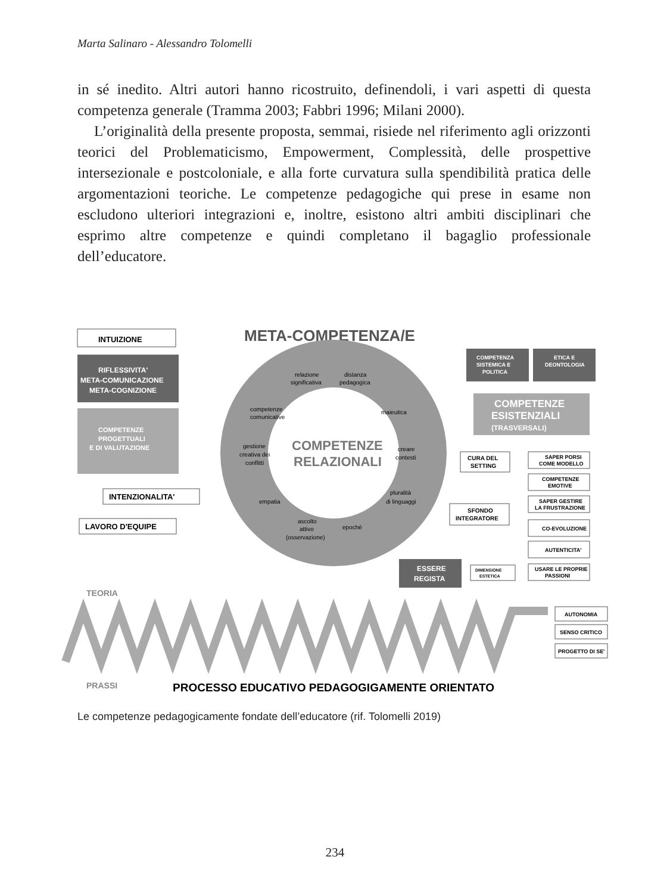Marta Salinaro - Alessandro Tolomelli
in sé inedito. Altri autori hanno ricostruito, definendoli, i vari aspetti di questa competenza generale (Tramma 2003; Fabbri 1996; Milani 2000).
L’originalità della presente proposta, semmai, risiede nel riferimento agli orizzonti teorici del Problematicismo, Empowerment, Complessità, delle prospettive intersezionale e postcoloniale, e alla forte curvatura sulla spendibilità pratica delle argomentazioni teoriche. Le competenze pedagogiche qui prese in esame non escludono ulteriori integrazioni e, inoltre, esistono altri ambiti disciplinari che esprimo altre competenze e quindi completano il bagaglio professionale dell’educatore.
META-COMPETENZA/E
INTUIZIONE
RIFLESSIVITA'
META-COMUNICAZIONE
META-COGNIZIONE
COMPETENZE
PROGETTUALI
E DI VALUTAZIONE
INTENZIONALITA'
LAVORO D'EQUIPE
COMPETENZE
RELAZIONALI
relazione
significativa
distanza
pedagogica
maieutica
competenze
comunicative
gestione
creativa dei
conflitti
creare
contesti
empatia
pluralità
di linguaggi
ascolto
attivo
(osservazione)
epoché
COMPETENZA
SISTEMICA E
POLITICA
ETICA E
DEONTOLOGIA
COMPETENZE
ESISTENZIALI
(TRASVERSALI)
CURA DEL
SETTING
SFONDO
INTEGRATORE
ESSERE
REGISTA
DIMENSIONE
ESTETICA
SAPER PORSI
COME MODELLO
COMPETENZE
EMOTIVE
SAPER GESTIRE
LA FRUSTRAZIONE
CO-EVOLUZIONE
AUTENTICITA'
USARE LE PROPRIE
PASSIONI
AUTONOMIA
SENSO CRITICO
PROGETTO DI SE'
TEORIA
PRASSI
PROCESSO EDUCATIVO PEDAGOGIGAMENTE ORIENTATO
Le competenze pedagogicamente fondate dell’educatore (rif. Tolomelli 2019)
234